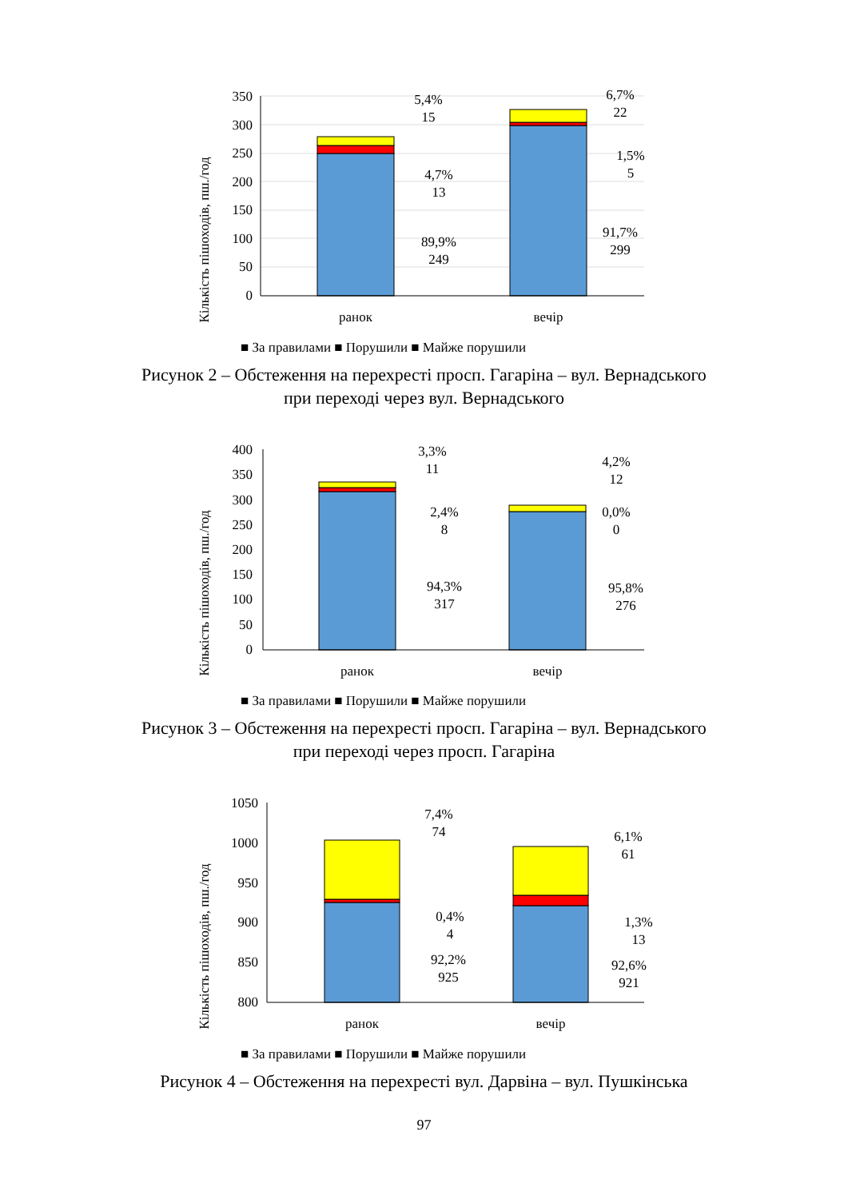Кількість пішоходів, пш./год
350
300
250
200
150
100
50
0
5,4%
15
4,7%
13
89,9%
249
6,7%
22
1,5%
5
91,7%
299
ранок
вечір
■ За правилами ■ Порушили ■ Майже порушили
Рисунок 2 – Обстеження на перехресті просп. Гагаріна – вул. Вернадського
при переході через вул. Вернадського
Кількість пішоходів, пш./год
400
350
300
250
200
150
100
50
0
3,3%
11
2,4%
8
94,3%
317
4,2%
12
0,0%
0
95,8%
276
ранок
вечір
■ За правилами ■ Порушили ■ Майже порушили
Рисунок 3 – Обстеження на перехресті просп. Гагаріна – вул. Вернадського
при переході через просп. Гагаріна
Кількість пішоходів, пш./год
1050
1000
950
900
850
800
7,4%
74
0,4%
4
92,2%
925
6,1%
61
1,3%
13
92,6%
921
ранок
вечір
■ За правилами ■ Порушили ■ Майже порушили
Рисунок 4 – Обстеження на перехресті вул. Дарвіна – вул. Пушкінська
97